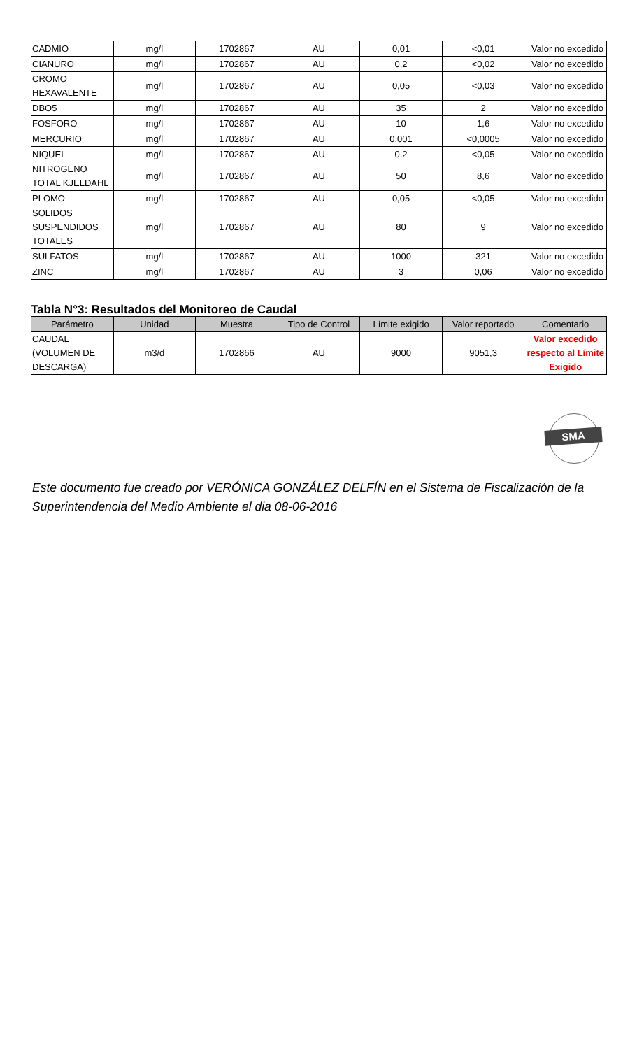| CADMIO | mg/l | 1702867 | AU | 0,01 | <0,01 | Valor no excedido |
| CIANURO | mg/l | 1702867 | AU | 0,2 | <0,02 | Valor no excedido |
| CROMO HEXAVALENTE | mg/l | 1702867 | AU | 0,05 | <0,03 | Valor no excedido |
| DBO5 | mg/l | 1702867 | AU | 35 | 2 | Valor no excedido |
| FOSFORO | mg/l | 1702867 | AU | 10 | 1,6 | Valor no excedido |
| MERCURIO | mg/l | 1702867 | AU | 0,001 | <0,0005 | Valor no excedido |
| NIQUEL | mg/l | 1702867 | AU | 0,2 | <0,05 | Valor no excedido |
| NITROGENO TOTAL KJELDAHL | mg/l | 1702867 | AU | 50 | 8,6 | Valor no excedido |
| PLOMO | mg/l | 1702867 | AU | 0,05 | <0,05 | Valor no excedido |
| SOLIDOS SUSPENDIDOS TOTALES | mg/l | 1702867 | AU | 80 | 9 | Valor no excedido |
| SULFATOS | mg/l | 1702867 | AU | 1000 | 321 | Valor no excedido |
| ZINC | mg/l | 1702867 | AU | 3 | 0,06 | Valor no excedido |
Tabla N°3: Resultados del Monitoreo de Caudal
| Parámetro | Unidad | Muestra | Tipo de Control | Límite exigido | Valor reportado | Comentario |
| --- | --- | --- | --- | --- | --- | --- |
| CAUDAL (VOLUMEN DE DESCARGA) | m3/d | 1702866 | AU | 9000 | 9051,3 | Valor excedido respecto al Límite Exigido |
SMA
Este documento fue creado por VERÓNICA GONZÁLEZ DELFÍN en el Sistema de Fiscalización de la Superintendencia del Medio Ambiente el dia 08-06-2016